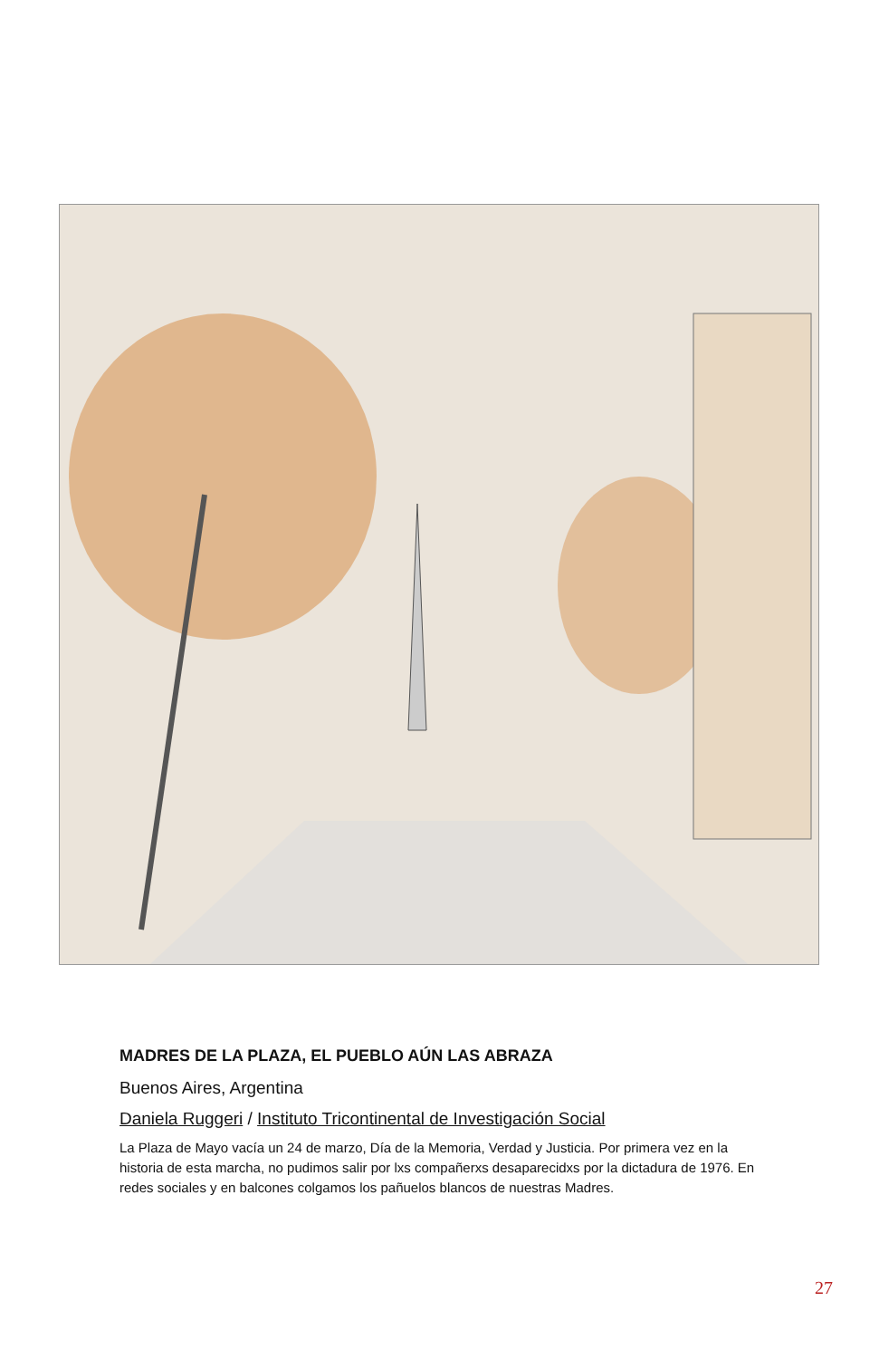MADRES DE LA PLAZA, EL PUEBLO AÚN LAS ABRAZA
Buenos Aires, Argentina
Daniela Ruggeri / Instituto Tricontinental de Investigación Social
La Plaza de Mayo vacía un 24 de marzo, Día de la Memoria, Verdad y Justicia. Por primera vez en la historia de esta marcha, no pudimos salir por lxs compañerxs desaparecidxs por la dictadura de 1976. En redes sociales y en balcones colgamos los pañuelos blancos de nuestras Madres.
27